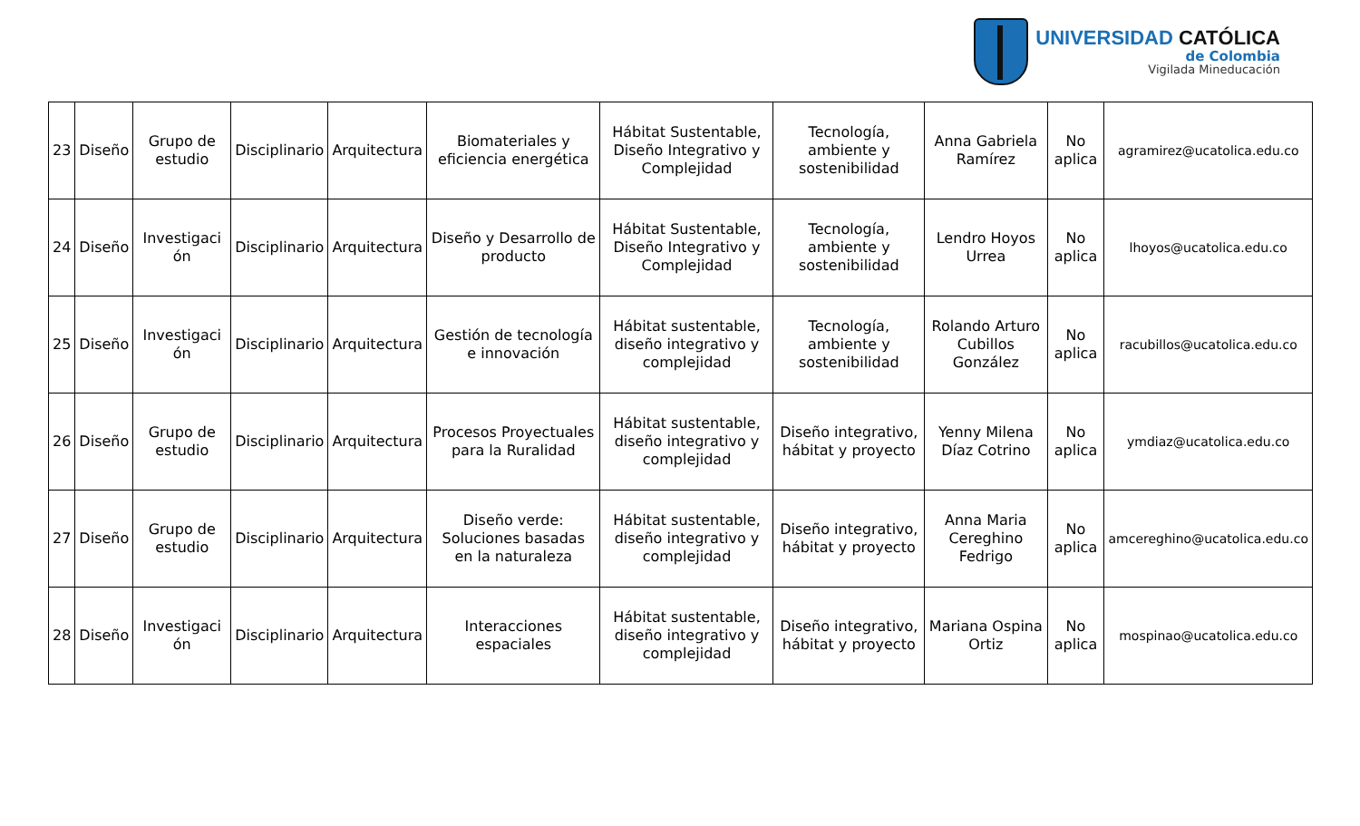UNIVERSIDAD CATÓLICA
de Colombia
Vigilada Mineducación
| 23 | Diseño | Grupo de estudio | Disciplinario | Arquitectura | Biomateriales y eficiencia energética | Hábitat Sustentable, Diseño Integrativo y Complejidad | Tecnología, ambiente y sostenibilidad | Anna Gabriela Ramírez | No aplica | agramirez@ucatolica.edu.co |
| 24 | Diseño | Investigaci ón | Disciplinario | Arquitectura | Diseño y Desarrollo de producto | Hábitat Sustentable, Diseño Integrativo y Complejidad | Tecnología, ambiente y sostenibilidad | Lendro Hoyos Urrea | No aplica | lhoyos@ucatolica.edu.co |
| 25 | Diseño | Investigaci ón | Disciplinario | Arquitectura | Gestión de tecnología e innovación | Hábitat sustentable, diseño integrativo y complejidad | Tecnología, ambiente y sostenibilidad | Rolando Arturo Cubillos González | No aplica | racubillos@ucatolica.edu.co |
| 26 | Diseño | Grupo de estudio | Disciplinario | Arquitectura | Procesos Proyectuales para la Ruralidad | Hábitat sustentable, diseño integrativo y complejidad | Diseño integrativo, hábitat y proyecto | Yenny Milena Díaz Cotrino | No aplica | ymdiaz@ucatolica.edu.co |
| 27 | Diseño | Grupo de estudio | Disciplinario | Arquitectura | Diseño verde: Soluciones basadas en la naturaleza | Hábitat sustentable, diseño integrativo y complejidad | Diseño integrativo, hábitat y proyecto | Anna Maria Cereghino Fedrigo | No aplica | amcereghino@ucatolica.edu.co |
| 28 | Diseño | Investigaci ón | Disciplinario | Arquitectura | Interacciones espaciales | Hábitat sustentable, diseño integrativo y complejidad | Diseño integrativo, hábitat y proyecto | Mariana Ospina Ortiz | No aplica | mospinao@ucatolica.edu.co |